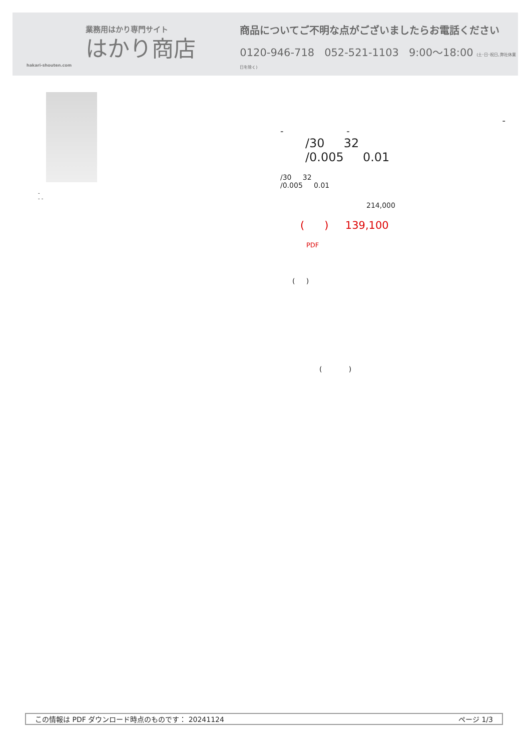業務用はかり専門サイト
はかり商店
hakari-shouten.com
商品についてご不明な点がございましたらお電話ください
0120-946-718 052-521-1103 9:00〜18:00 (土･日･祝日､弊社休業日を除く)
-
- -
-
- -
/30 32
/0.005 0.01
/30 32
/0.005 0.01
214,000
( ) 139,100
PDF
( )
( )
この情報は PDF ダウンロード時点のものです： 20241124 ページ 1/3